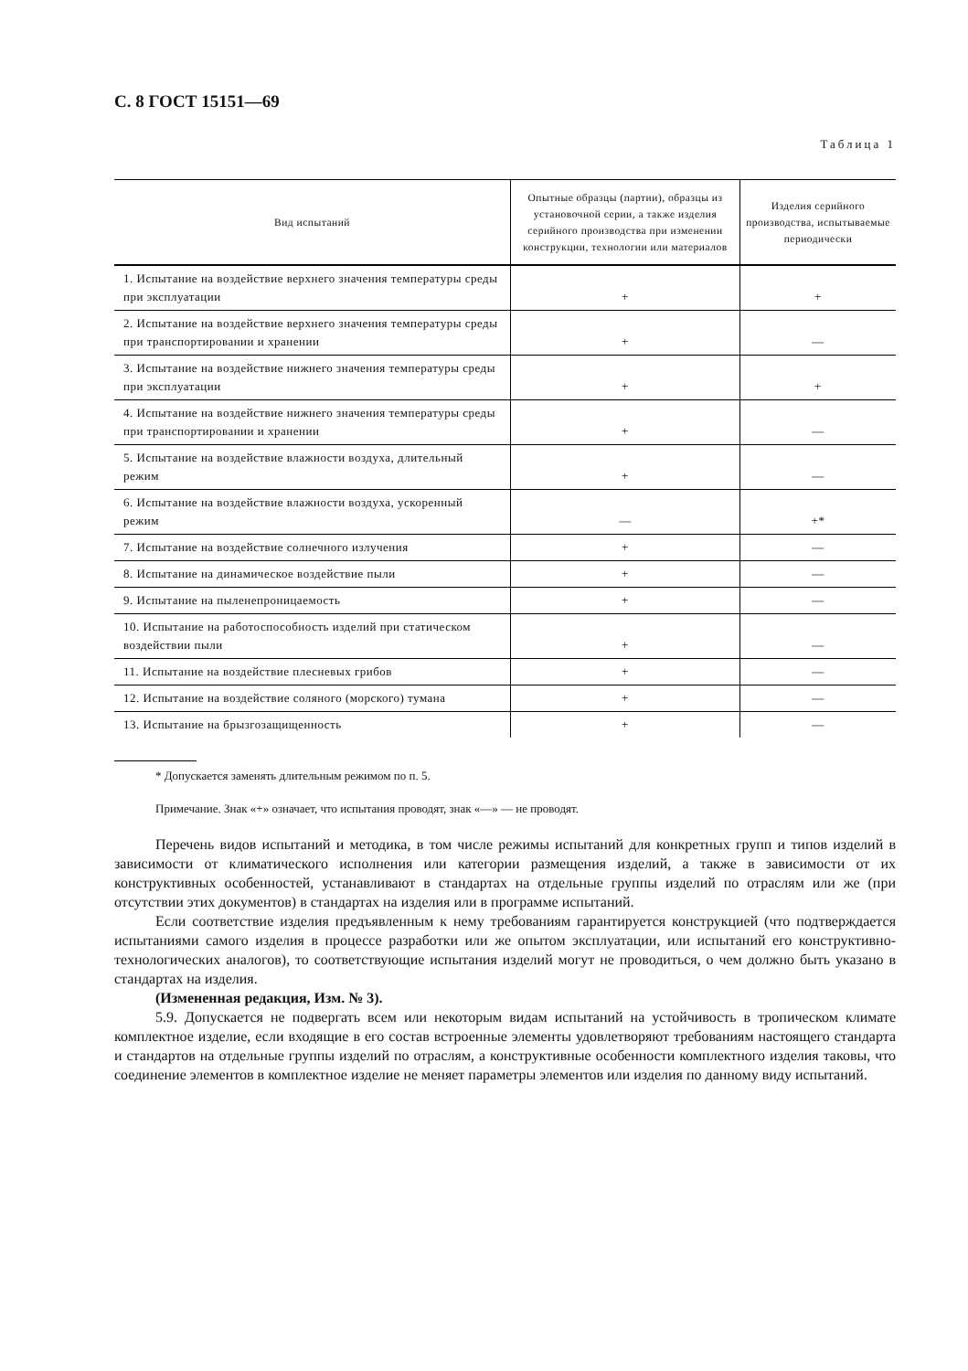С. 8 ГОСТ 15151—69
Таблица 1
| Вид испытаний | Опытные образцы (партии), образцы из установочной серии, а также изделия серийного производства при изменении конструкции, технологии или материалов | Изделия серийного производства, испытываемые периодически |
| --- | --- | --- |
| 1. Испытание на воздействие верхнего значения температуры среды при эксплуатации | + | + |
| 2. Испытание на воздействие верхнего значения температуры среды при транспортировании и хранении | + | — |
| 3. Испытание на воздействие нижнего значения температуры среды при эксплуатации | + | + |
| 4. Испытание на воздействие нижнего значения температуры среды при транспортировании и хранении | + | — |
| 5. Испытание на воздействие влажности воздуха, длительный режим | + | — |
| 6. Испытание на воздействие влажности воздуха, ускоренный режим | — | +* |
| 7. Испытание на воздействие солнечного излучения | + | — |
| 8. Испытание на динамическое воздействие пыли | + | — |
| 9. Испытание на пыленепроницаемость | + | — |
| 10. Испытание на работоспособность изделий при статическом воздействии пыли | + | — |
| 11. Испытание на воздействие плесневых грибов | + | — |
| 12. Испытание на воздействие соляного (морского) тумана | + | — |
| 13. Испытание на брызгозащищенность | + | — |
* Допускается заменять длительным режимом по п. 5.
Примечание. Знак «+» означает, что испытания проводят, знак «—» — не проводят.
Перечень видов испытаний и методика, в том числе режимы испытаний для конкретных групп и типов изделий в зависимости от климатического исполнения или категории размещения изделий, а также в зависимости от их конструктивных особенностей, устанавливают в стандартах на отдельные группы изделий по отраслям или же (при отсутствии этих документов) в стандартах на изделия или в программе испытаний.
Если соответствие изделия предъявленным к нему требованиям гарантируется конструкцией (что подтверждается испытаниями самого изделия в процессе разработки или же опытом эксплуатации, или испытаний его конструктивно-технологических аналогов), то соответствующие испытания изделий могут не проводиться, о чем должно быть указано в стандартах на изделия.
(Измененная редакция, Изм. № 3).
5.9. Допускается не подвергать всем или некоторым видам испытаний на устойчивость в тропическом климате комплектное изделие, если входящие в его состав встроенные элементы удовлетворяют требованиям настоящего стандарта и стандартов на отдельные группы изделий по отраслям, а конструктивные особенности комплектного изделия таковы, что соединение элементов в комплектное изделие не меняет параметры элементов или изделия по данному виду испытаний.